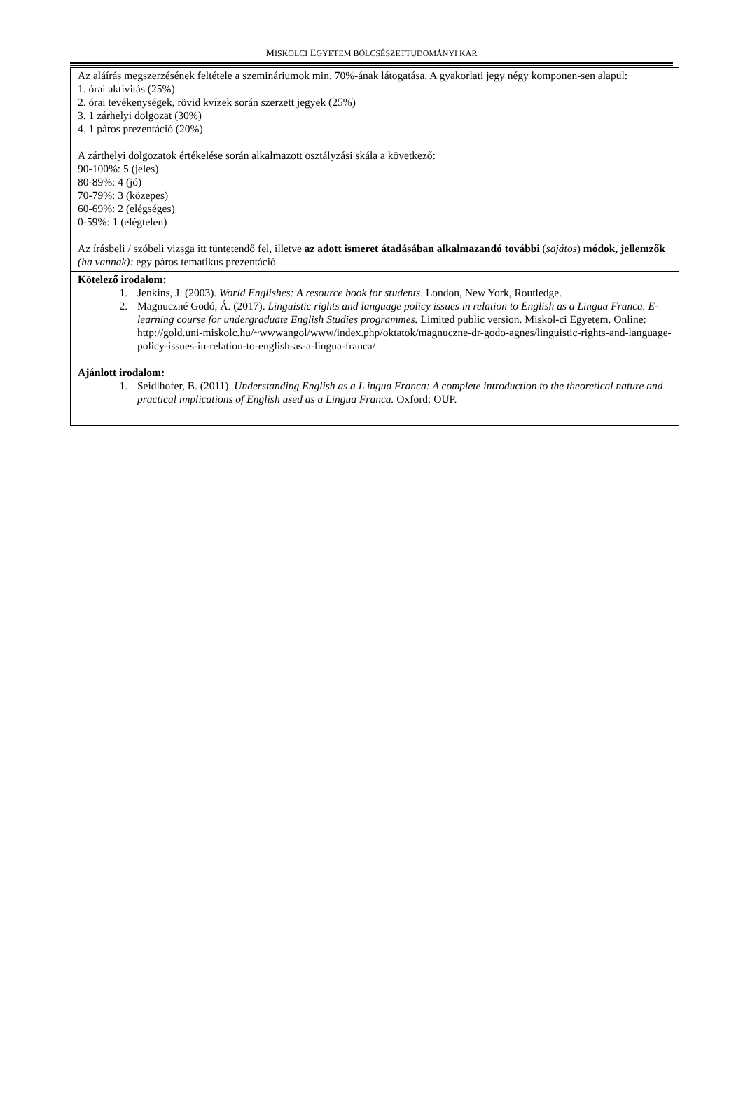MISKOLCI EGYETEM BÖLCSÉSZETTUDOMÁNYI KAR
| Az aláírás megszerzésének feltétele a szemináriumok min. 70%-ának látogatása. A gyakorlati jegy négy komponen-sen alapul: 1. órai aktivitás (25%) 2. órai tevékenységek, rövid kvízek során szerzett jegyek (25%) 3. 1 zárhelyi dolgozat (30%) 4. 1 páros prezentáció (20%) A zárthelyi dolgozatok értékelése során alkalmazott osztályzási skála a következő: 90-100%: 5 (jeles) 80-89%: 4 (jó) 70-79%: 3 (közepes) 60-69%: 2 (elégséges) 0-59%: 1 (elégtelen) Az írásbeli / szóbeli vizsga itt tüntetendő fel, illetve az adott ismeret átadásában alkalmazandó további ( sajátos ) módok, jellemzők (ha vannak): egy páros tematikus prezentáció |
| Kötelező irodalom: 1. Jenkins, J. (2003). World Englishes: A resource book for students . London, New York, Routledge. 2. Magnuczné Godó, Á. (2017). Linguistic rights and language policy issues in relation to English as a Lingua Franca. E-learning course for undergraduate English Studies programmes. Limited public version. Miskol-ci Egyetem. Online: http://gold.uni-miskolc.hu/~wwwangol/www/index.php/oktatok/magnuczne-dr-godo-agnes/linguistic-rights-and-language-policy-issues-in-relation-to-english-as-a-lingua-franca/ Ajánlott irodalom: 1. Seidlhofer, B. (2011). Understanding English as a L ingua Franca: A complete introduction to the theoretical nature and practical implications of English used as a Lingua Franca. Oxford: OUP. |